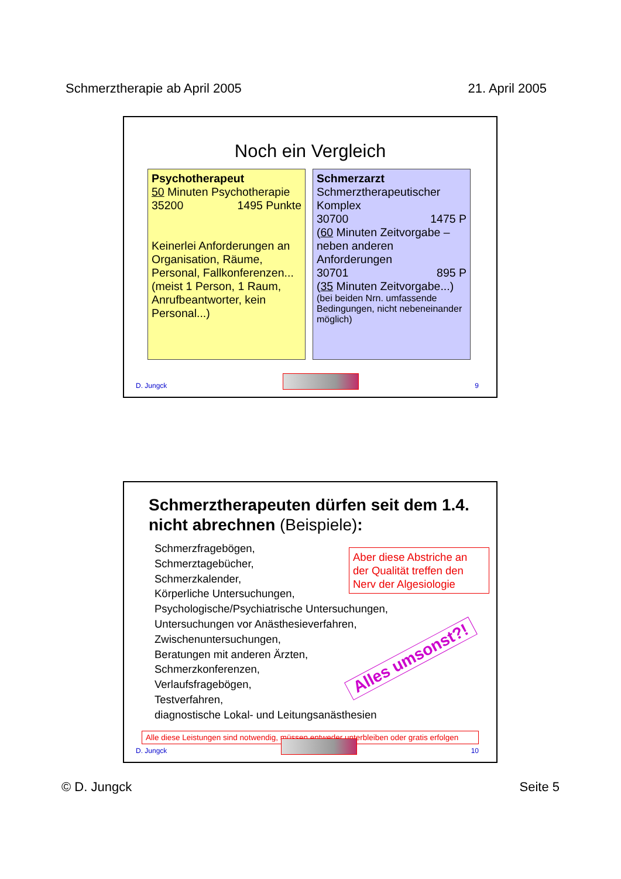Schmerztherapie ab April 2005 21. April 2005
Noch ein Vergleich
Psychotherapeut
50 Minuten Psychotherapie
35200 1495 Punkte
Keinerlei Anforderungen an Organisation, Räume, Personal, Fallkonferenzen...
(meist 1 Person, 1 Raum, Anrufbeantworter, kein Personal...)
Schmerzarzt
Schmerztherapeutischer Komplex
30700 1475 P
(60 Minuten Zeitvorgabe – neben anderen Anforderungen
30701 895 P
(35 Minuten Zeitvorgabe...)
(bei beiden Nrn. umfassende Bedingungen, nicht nebeneinander möglich)
D. Jungck
9
Schmerztherapeuten dürfen seit dem 1.4. nicht abrechnen (Beispiele):
Schmerzfragebögen,
Schmerztagebücher,
Schmerzkalender,
Körperliche Untersuchungen,
Psychologische/Psychiatrische Untersuchungen,
Untersuchungen vor Anästhesieverfahren,
Zwischenuntersuchungen,
Beratungen mit anderen Ärzten,
Schmerzkonferenzen,
Verlaufsfragebögen,
Testverfahren,
diagnostische Lokal- und Leitungsanästhesien
Aber diese Abstriche an der Qualität treffen den Nerv der Algesiologie
Alles umsonst?!
Alle diese Leistungen sind notwendig, müssen entweder unterbleiben oder gratis erfolgen
D. Jungck
10
© D. Jungck Seite 5